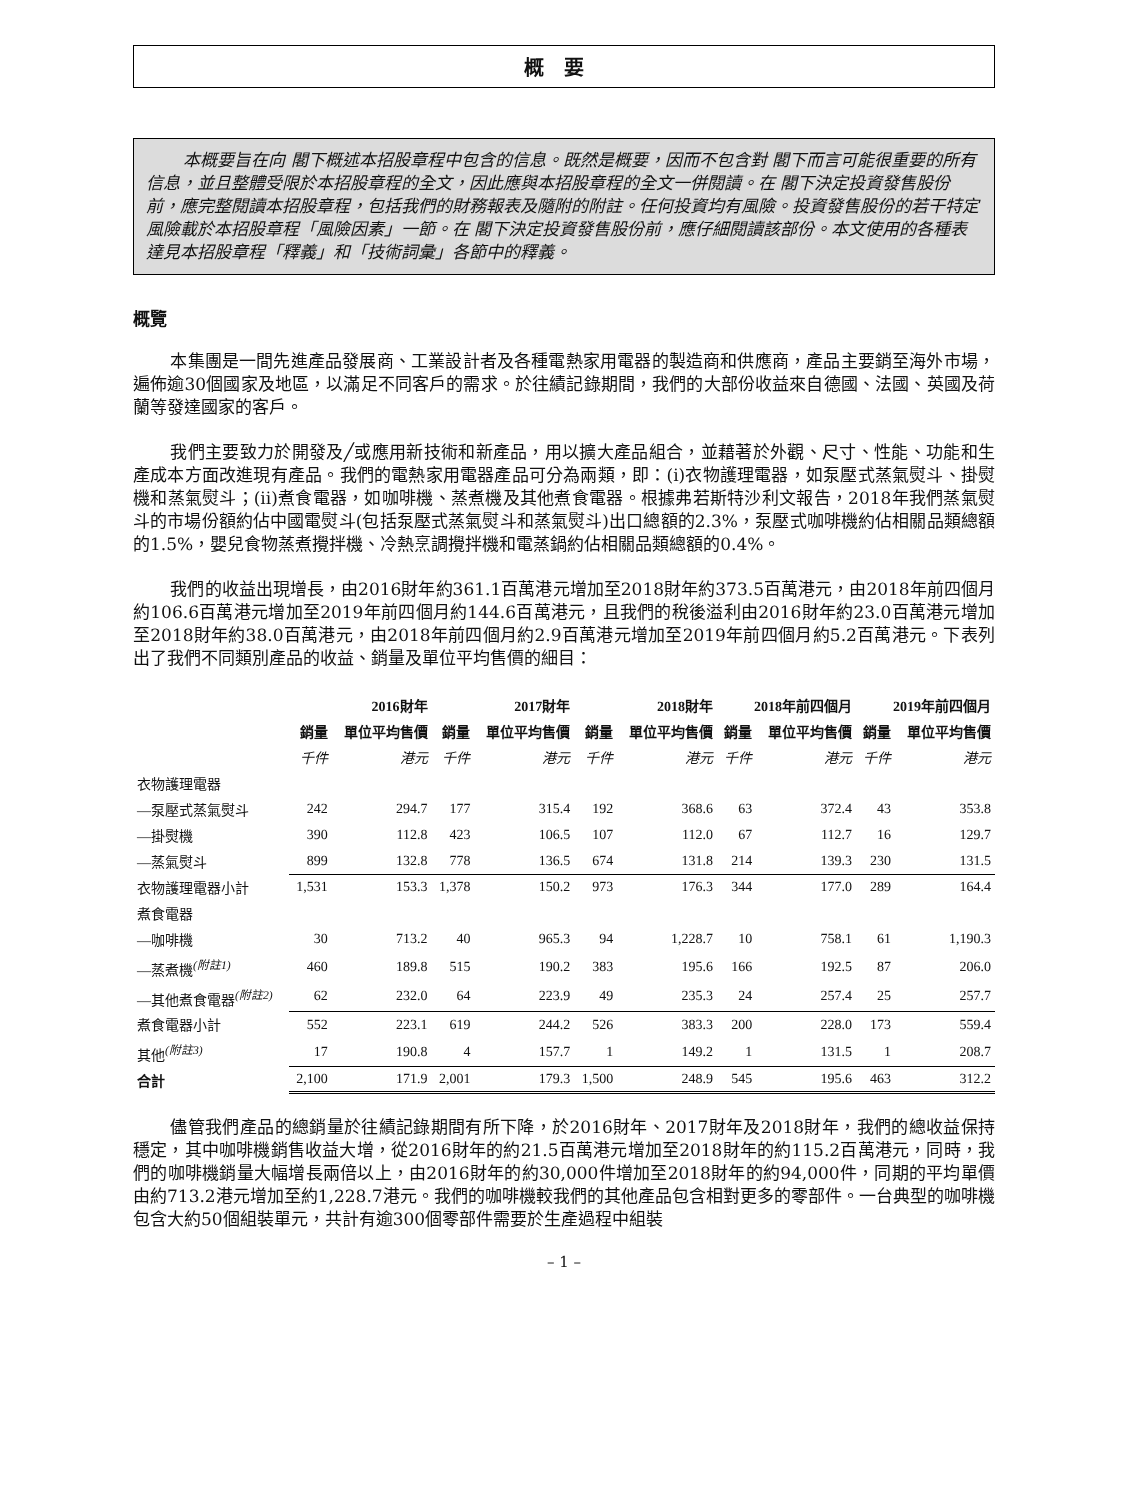概要
本概要旨在向 閣下概述本招股章程中包含的信息。既然是概要，因而不包含對 閣下而言可能很重要的所有信息，並且整體受限於本招股章程的全文，因此應與本招股章程的全文一併閱讀。在 閣下決定投資發售股份前，應完整閱讀本招股章程，包括我們的財務報表及隨附的附註。任何投資均有風險。投資發售股份的若干特定風險載於本招股章程「風險因素」一節。在 閣下決定投資發售股份前，應仔細閱讀該部份。本文使用的各種表達見本招股章程「釋義」和「技術詞彙」各節中的釋義。
概覽
本集團是一間先進產品發展商、工業設計者及各種電熱家用電器的製造商和供應商，產品主要銷至海外市場，遍佈逾30個國家及地區，以滿足不同客戶的需求。於往績記錄期間，我們的大部份收益來自德國、法國、英國及荷蘭等發達國家的客戶。
我們主要致力於開發及╱或應用新技術和新產品，用以擴大產品組合，並藉著於外觀、尺寸、性能、功能和生產成本方面改進現有產品。我們的電熱家用電器產品可分為兩類，即：(i)衣物護理電器，如泵壓式蒸氣熨斗、掛熨機和蒸氣熨斗；(ii)煮食電器，如咖啡機、蒸煮機及其他煮食電器。根據弗若斯特沙利文報告，2018年我們蒸氣熨斗的市場份額約佔中國電熨斗(包括泵壓式蒸氣熨斗和蒸氣熨斗)出口總額的2.3%，泵壓式咖啡機約佔相關品類總額的1.5%，嬰兒食物蒸煮攪拌機、冷熱烹調攪拌機和電蒸鍋約佔相關品類總額的0.4%。
我們的收益出現增長，由2016財年約361.1百萬港元增加至2018財年約373.5百萬港元，由2018年前四個月約106.6百萬港元增加至2019年前四個月約144.6百萬港元，且我們的稅後溢利由2016財年約23.0百萬港元增加至2018財年約38.0百萬港元，由2018年前四個月約2.9百萬港元增加至2019年前四個月約5.2百萬港元。下表列出了我們不同類別產品的收益、銷量及單位平均售價的細目：
| | 2016財年 | | 2017財年 | | 2018財年 | | 2018年前四個月 | | 2019年前四個月 | |
| --- | --- | --- | --- | --- | --- | --- | --- | --- | --- | --- |
| | 銷量 | 單位平均售價 | 銷量 | 單位平均售價 | 銷量 | 單位平均售價 | 銷量 | 單位平均售價 | 銷量 | 單位平均售價 |
| | 千件 | 港元 | 千件 | 港元 | 千件 | 港元 | 千件 | 港元 | 千件 | 港元 |
| 衣物護理電器 | | | | | | | | | | |
| —泵壓式蒸氣熨斗 | 242 | 294.7 | 177 | 315.4 | 192 | 368.6 | 63 | 372.4 | 43 | 353.8 |
| —掛熨機 | 390 | 112.8 | 423 | 106.5 | 107 | 112.0 | 67 | 112.7 | 16 | 129.7 |
| —蒸氣熨斗 | 899 | 132.8 | 778 | 136.5 | 674 | 131.8 | 214 | 139.3 | 230 | 131.5 |
| 衣物護理電器小計 | 1,531 | 153.3 | 1,378 | 150.2 | 973 | 176.3 | 344 | 177.0 | 289 | 164.4 |
| 煮食電器 | | | | | | | | | | |
| —咖啡機 | 30 | 713.2 | 40 | 965.3 | 94 | 1,228.7 | 10 | 758.1 | 61 | 1,190.3 |
| —蒸煮機<sup>(附註1)</sup> | 460 | 189.8 | 515 | 190.2 | 383 | 195.6 | 166 | 192.5 | 87 | 206.0 |
| —其他煮食電器<sup>(附註2)</sup> | 62 | 232.0 | 64 | 223.9 | 49 | 235.3 | 24 | 257.4 | 25 | 257.7 |
| 煮食電器小計 | 552 | 223.1 | 619 | 244.2 | 526 | 383.3 | 200 | 228.0 | 173 | 559.4 |
| 其他<sup>(附註3)</sup> | 17 | 190.8 | 4 | 157.7 | 1 | 149.2 | 1 | 131.5 | 1 | 208.7 |
| 合計 | 2,100 | 171.9 | 2,001 | 179.3 | 1,500 | 248.9 | 545 | 195.6 | 463 | 312.2 |
儘管我們產品的總銷量於往績記錄期間有所下降，於2016財年、2017財年及2018財年，我們的總收益保持穩定，其中咖啡機銷售收益大增，從2016財年的約21.5百萬港元增加至2018財年的約115.2百萬港元，同時，我們的咖啡機銷量大幅增長兩倍以上，由2016財年的約30,000件增加至2018財年的約94,000件，同期的平均單價由約713.2港元增加至約1,228.7港元。我們的咖啡機較我們的其他產品包含相對更多的零部件。一台典型的咖啡機包含大約50個組裝單元，共計有逾300個零部件需要於生產過程中組裝
– 1 –